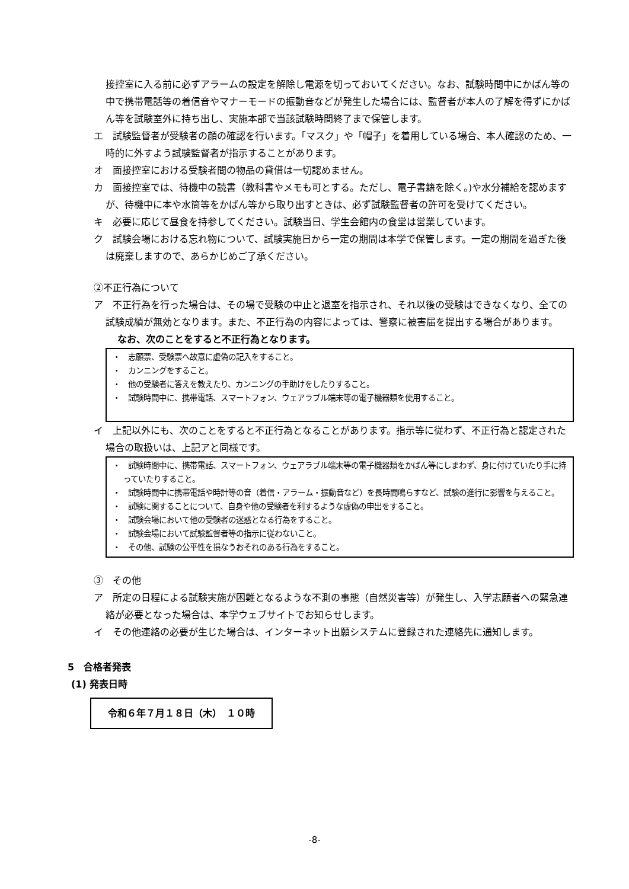接控室に入る前に必ずアラームの設定を解除し電源を切っておいてください。なお、試験時間中にかばん等の中で携帯電話等の着信音やマナーモードの振動音などが発生した場合には、監督者が本人の了解を得ずにかばん等を試験室外に持ち出し、実施本部で当該試験時間終了まで保管します。
エ　試験監督者が受験者の顔の確認を行います。「マスク」や「帽子」を着用している場合、本人確認のため、一時的に外すよう試験監督者が指示することがあります。
オ　面接控室における受験者間の物品の貸借は一切認めません。
カ　面接控室では、待機中の読書（教科書やメモも可とする。ただし、電子書籍を除く。)や水分補給を認めますが、待機中に本や水筒等をかばん等から取り出すときは、必ず試験監督者の許可を受けてください。
キ　必要に応じて昼食を持参してください。試験当日、学生会館内の食堂は営業しています。
ク　試験会場における忘れ物について、試験実施日から一定の期間は本学で保管します。一定の期間を過ぎた後は廃棄しますので、あらかじめご了承ください。
②不正行為について
ア　不正行為を行った場合は、その場で受験の中止と退室を指示され、それ以後の受験はできなくなり、全ての試験成績が無効となります。また、不正行為の内容によっては、警察に被害届を提出する場合があります。
なお、次のことをすると不正行為となります。
・　志願票、受験票へ故意に虚偽の記入をすること。
・　カンニングをすること。
・　他の受験者に答えを教えたり、カンニングの手助けをしたりすること。
・　試験時間中に、携帯電話、スマートフォン、ウェアラブル端末等の電子機器類を使用すること。
イ　上記以外にも、次のことをすると不正行為となることがあります。指示等に従わず、不正行為と認定された場合の取扱いは、上記アと同様です。
・　試験時間中に、携帯電話、スマートフォン、ウェアラブル端末等の電子機器類をかばん等にしまわず、身に付けていたり手に持っていたりすること。
・　試験時間中に携帯電話や時計等の音（着信・アラーム・振動音など）を長時間鳴らすなど、試験の進行に影響を与えること。
・　試験に関することについて、自身や他の受験者を利するような虚偽の申出をすること。
・　試験会場において他の受験者の迷惑となる行為をすること。
・　試験会場において試験監督者等の指示に従わないこと。
・　その他、試験の公平性を損なうおそれのある行為をすること。
③　その他
ア　所定の日程による試験実施が困難となるような不測の事態（自然災害等）が発生し、入学志願者への緊急連絡が必要となった場合は、本学ウェブサイトでお知らせします。
イ　その他連絡の必要が生じた場合は、インターネット出願システムに登録された連絡先に通知します。
5　合格者発表
(1) 発表日時
令和６年７月１８日（木）　１０時
-8-